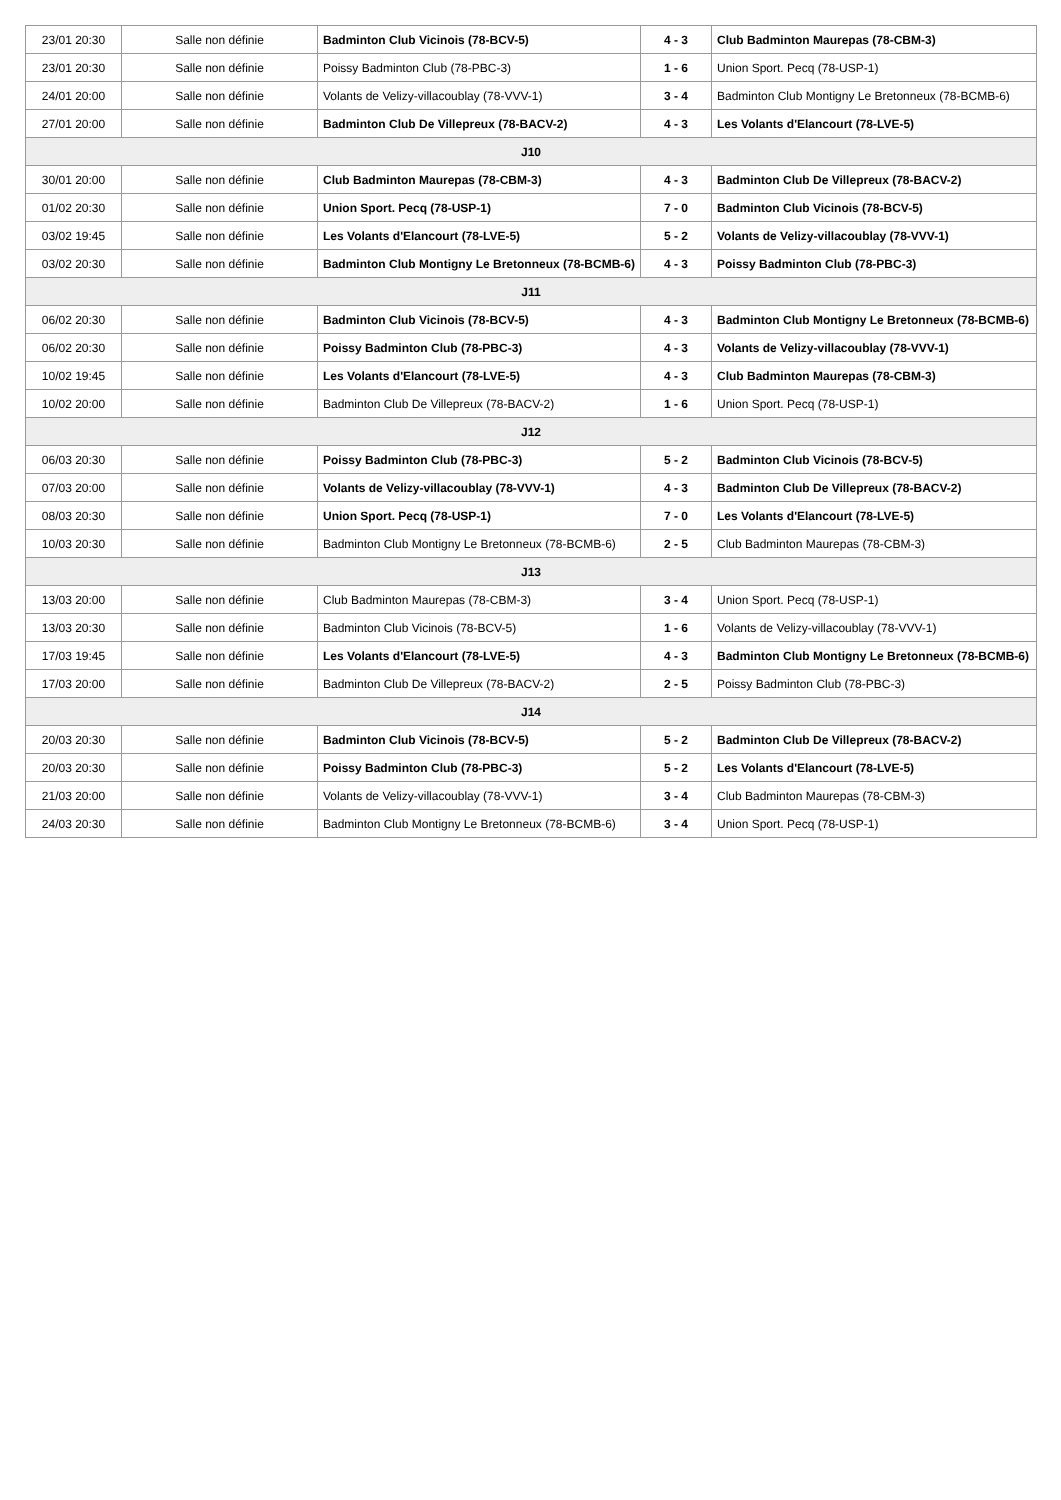| 23/01 20:30 | Salle non définie | Badminton Club Vicinois (78-BCV-5) | 4 - 3 | Club Badminton Maurepas (78-CBM-3) |
| 23/01 20:30 | Salle non définie | Poissy Badminton Club (78-PBC-3) | 1 - 6 | Union Sport. Pecq (78-USP-1) |
| 24/01 20:00 | Salle non définie | Volants de Velizy-villacoublay (78-VVV-1) | 3 - 4 | Badminton Club Montigny Le Bretonneux (78-BCMB-6) |
| 27/01 20:00 | Salle non définie | Badminton Club De Villepreux (78-BACV-2) | 4 - 3 | Les Volants d'Elancourt (78-LVE-5) |
| J10 | | | | |
| 30/01 20:00 | Salle non définie | Club Badminton Maurepas (78-CBM-3) | 4 - 3 | Badminton Club De Villepreux (78-BACV-2) |
| 01/02 20:30 | Salle non définie | Union Sport. Pecq (78-USP-1) | 7 - 0 | Badminton Club Vicinois (78-BCV-5) |
| 03/02 19:45 | Salle non définie | Les Volants d'Elancourt (78-LVE-5) | 5 - 2 | Volants de Velizy-villacoublay (78-VVV-1) |
| 03/02 20:30 | Salle non définie | Badminton Club Montigny Le Bretonneux (78-BCMB-6) | 4 - 3 | Poissy Badminton Club (78-PBC-3) |
| J11 | | | | |
| 06/02 20:30 | Salle non définie | Badminton Club Vicinois (78-BCV-5) | 4 - 3 | Badminton Club Montigny Le Bretonneux (78-BCMB-6) |
| 06/02 20:30 | Salle non définie | Poissy Badminton Club (78-PBC-3) | 4 - 3 | Volants de Velizy-villacoublay (78-VVV-1) |
| 10/02 19:45 | Salle non définie | Les Volants d'Elancourt (78-LVE-5) | 4 - 3 | Club Badminton Maurepas (78-CBM-3) |
| 10/02 20:00 | Salle non définie | Badminton Club De Villepreux (78-BACV-2) | 1 - 6 | Union Sport. Pecq (78-USP-1) |
| J12 | | | | |
| 06/03 20:30 | Salle non définie | Poissy Badminton Club (78-PBC-3) | 5 - 2 | Badminton Club Vicinois (78-BCV-5) |
| 07/03 20:00 | Salle non définie | Volants de Velizy-villacoublay (78-VVV-1) | 4 - 3 | Badminton Club De Villepreux (78-BACV-2) |
| 08/03 20:30 | Salle non définie | Union Sport. Pecq (78-USP-1) | 7 - 0 | Les Volants d'Elancourt (78-LVE-5) |
| 10/03 20:30 | Salle non définie | Badminton Club Montigny Le Bretonneux (78-BCMB-6) | 2 - 5 | Club Badminton Maurepas (78-CBM-3) |
| J13 | | | | |
| 13/03 20:00 | Salle non définie | Club Badminton Maurepas (78-CBM-3) | 3 - 4 | Union Sport. Pecq (78-USP-1) |
| 13/03 20:30 | Salle non définie | Badminton Club Vicinois (78-BCV-5) | 1 - 6 | Volants de Velizy-villacoublay (78-VVV-1) |
| 17/03 19:45 | Salle non définie | Les Volants d'Elancourt (78-LVE-5) | 4 - 3 | Badminton Club Montigny Le Bretonneux (78-BCMB-6) |
| 17/03 20:00 | Salle non définie | Badminton Club De Villepreux (78-BACV-2) | 2 - 5 | Poissy Badminton Club (78-PBC-3) |
| J14 | | | | |
| 20/03 20:30 | Salle non définie | Badminton Club Vicinois (78-BCV-5) | 5 - 2 | Badminton Club De Villepreux (78-BACV-2) |
| 20/03 20:30 | Salle non définie | Poissy Badminton Club (78-PBC-3) | 5 - 2 | Les Volants d'Elancourt (78-LVE-5) |
| 21/03 20:00 | Salle non définie | Volants de Velizy-villacoublay (78-VVV-1) | 3 - 4 | Club Badminton Maurepas (78-CBM-3) |
| 24/03 20:30 | Salle non définie | Badminton Club Montigny Le Bretonneux (78-BCMB-6) | 3 - 4 | Union Sport. Pecq (78-USP-1) |